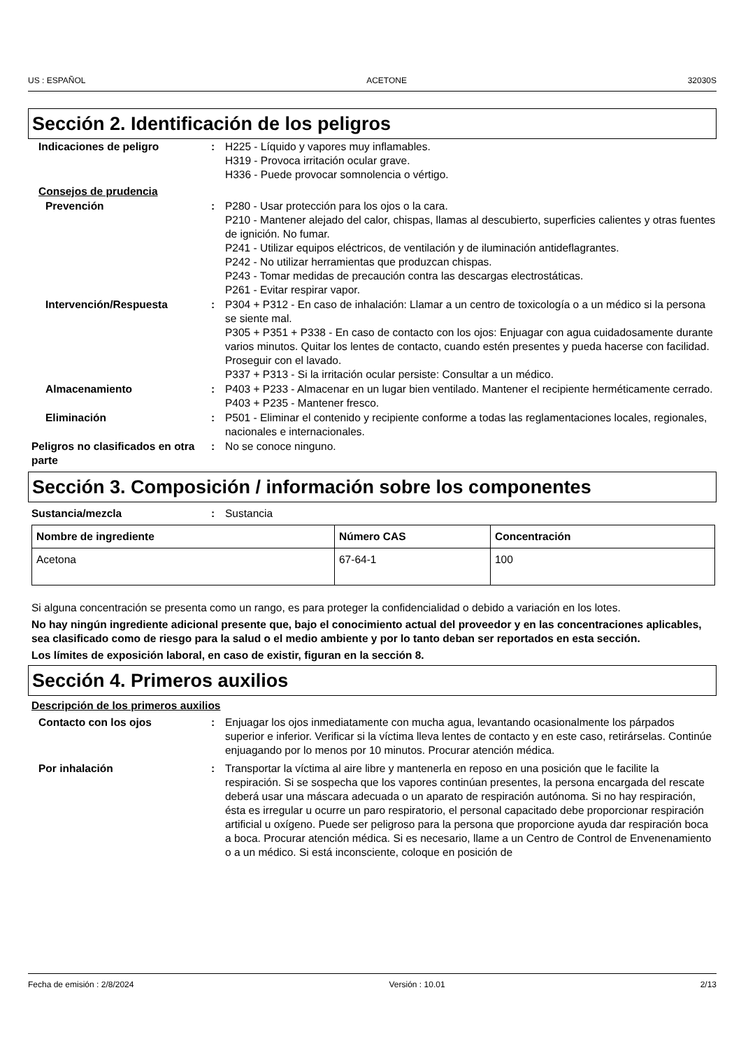US : ESPAÑOL ACETONE 32030S
Sección 2. Identificación de los peligros
Indicaciones de peligro : H225 - Líquido y vapores muy inflamables.
H319 - Provoca irritación ocular grave.
H336 - Puede provocar somnolencia o vértigo.
Consejos de prudencia
Prevención : P280 - Usar protección para los ojos o la cara.
P210 - Mantener alejado del calor, chispas, llamas al descubierto, superficies calientes y otras fuentes de ignición. No fumar.
P241 - Utilizar equipos eléctricos, de ventilación y de iluminación antideflagrantes.
P242 - No utilizar herramientas que produzcan chispas.
P243 - Tomar medidas de precaución contra las descargas electrostáticas.
P261 - Evitar respirar vapor.
Intervención/Respuesta : P304 + P312 - En caso de inhalación: Llamar a un centro de toxicología o a un médico si la persona se siente mal.
P305 + P351 + P338 - En caso de contacto con los ojos: Enjuagar con agua cuidadosamente durante varios minutos. Quitar los lentes de contacto, cuando estén presentes y pueda hacerse con facilidad. Proseguir con el lavado.
P337 + P313 - Si la irritación ocular persiste: Consultar a un médico.
Almacenamiento : P403 + P233 - Almacenar en un lugar bien ventilado. Mantener el recipiente herméticamente cerrado.
P403 + P235 - Mantener fresco.
Eliminación : P501 - Eliminar el contenido y recipiente conforme a todas las reglamentaciones locales, regionales, nacionales e internacionales.
Peligros no clasificados en otra parte
: No se conoce ninguno.
Sección 3. Composición / información sobre los componentes
Sustancia/mezcla : Sustancia
| Nombre de ingrediente | Número CAS | Concentración |
| --- | --- | --- |
| Acetona | 67-64-1 | 100 |
Si alguna concentración se presenta como un rango, es para proteger la confidencialidad o debido a variación en los lotes.
No hay ningún ingrediente adicional presente que, bajo el conocimiento actual del proveedor y en las concentraciones aplicables, sea clasificado como de riesgo para la salud o el medio ambiente y por lo tanto deban ser reportados en esta sección.
Los límites de exposición laboral, en caso de existir, figuran en la sección 8.
Sección 4. Primeros auxilios
Descripción de los primeros auxilios
Contacto con los ojos : Enjuagar los ojos inmediatamente con mucha agua, levantando ocasionalmente los párpados superior e inferior. Verificar si la víctima lleva lentes de contacto y en este caso, retirárselas. Continúe enjuagando por lo menos por 10 minutos. Procurar atención médica.
Por inhalación : Transportar la víctima al aire libre y mantenerla en reposo en una posición que le facilite la respiración. Si se sospecha que los vapores continúan presentes, la persona encargada del rescate deberá usar una máscara adecuada o un aparato de respiración autónoma. Si no hay respiración, ésta es irregular u ocurre un paro respiratorio, el personal capacitado debe proporcionar respiración artificial u oxígeno. Puede ser peligroso para la persona que proporcione ayuda dar respiración boca a boca. Procurar atención médica. Si es necesario, llame a un Centro de Control de Envenenamiento o a un médico. Si está inconsciente, coloque en posición de
Fecha de emisión : 2/8/2024 Versión : 10.01 2/13